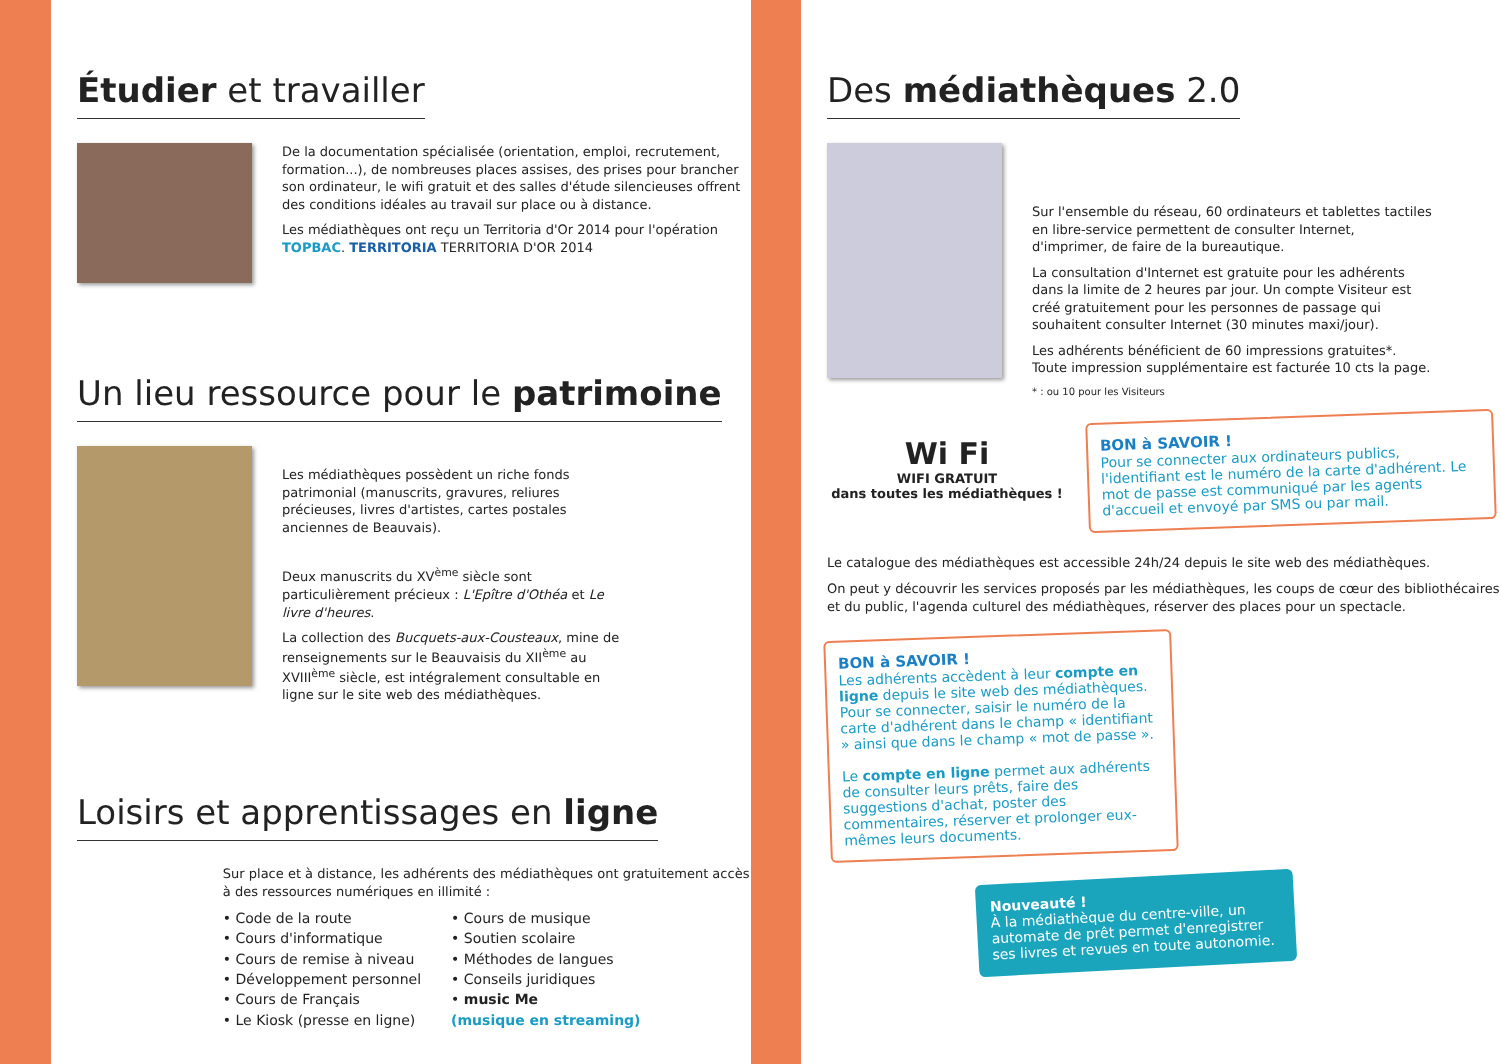Étudier et travailler
De la documentation spécialisée (orientation, emploi, recrutement, formation...), de nombreuses places assises, des prises pour brancher son ordinateur, le wifi gratuit et des salles d'étude silencieuses offrent des conditions idéales au travail sur place ou à distance.
Les médiathèques ont reçu un Territoria d'Or 2014 pour l'opération TOPBAC. TERRITORIA TERRITORIA D'OR 2014
Un lieu ressource pour le patrimoine
Les médiathèques possèdent un riche fonds patrimonial (manuscrits, gravures, reliures précieuses, livres d'artistes, cartes postales anciennes de Beauvais).
Deux manuscrits du XV<sup>ème</sup> siècle sont particulièrement précieux : L'Epître d'Othéa et Le livre d'heures.
La collection des Bucquets-aux-Cousteaux, mine de renseignements sur le Beauvaisis du XII<sup>ème</sup> au XVIII<sup>ème</sup> siècle, est intégralement consultable en ligne sur le site web des médiathèques.
Loisirs et apprentissages en ligne
Sur place et à distance, les adhérents des médiathèques ont gratuitement accès à des ressources numériques en illimité :
• Code de la route
• Cours d'informatique
• Cours de remise à niveau
• Développement personnel
• Cours de Français
• Le Kiosk (presse en ligne)
• Cours de musique
• Soutien scolaire
• Méthodes de langues
• Conseils juridiques
• music Me
(musique en streaming)
Des médiathèques 2.0
Sur l'ensemble du réseau, 60 ordinateurs et tablettes tactiles en libre-service permettent de consulter Internet, d'imprimer, de faire de la bureautique.
La consultation d'Internet est gratuite pour les adhérents dans la limite de 2 heures par jour. Un compte Visiteur est créé gratuitement pour les personnes de passage qui souhaitent consulter Internet (30 minutes maxi/jour).
Les adhérents bénéficient de 60 impressions gratuites*. Toute impression supplémentaire est facturée 10 cts la page.
* : ou 10 pour les Visiteurs
Wi Fi
WIFI GRATUIT
dans toutes les médiathèques !
BON à SAVOIR !
Pour se connecter aux ordinateurs publics, l'identifiant est le numéro de la carte d'adhérent. Le mot de passe est communiqué par les agents d'accueil et envoyé par SMS ou par mail.
Le catalogue des médiathèques est accessible 24h/24 depuis le site web des médiathèques.
On peut y découvrir les services proposés par les médiathèques, les coups de cœur des bibliothécaires et du public, l'agenda culturel des médiathèques, réserver des places pour un spectacle.
BON à SAVOIR !
Les adhérents accèdent à leur compte en ligne depuis le site web des médiathèques. Pour se connecter, saisir le numéro de la carte d'adhérent dans le champ « identifiant » ainsi que dans le champ « mot de passe ».
Le compte en ligne permet aux adhérents de consulter leurs prêts, faire des suggestions d'achat, poster des commentaires, réserver et prolonger eux-mêmes leurs documents.
Nouveauté !
À la médiathèque du centre-ville, un automate de prêt permet d'enregistrer ses livres et revues en toute autonomie.